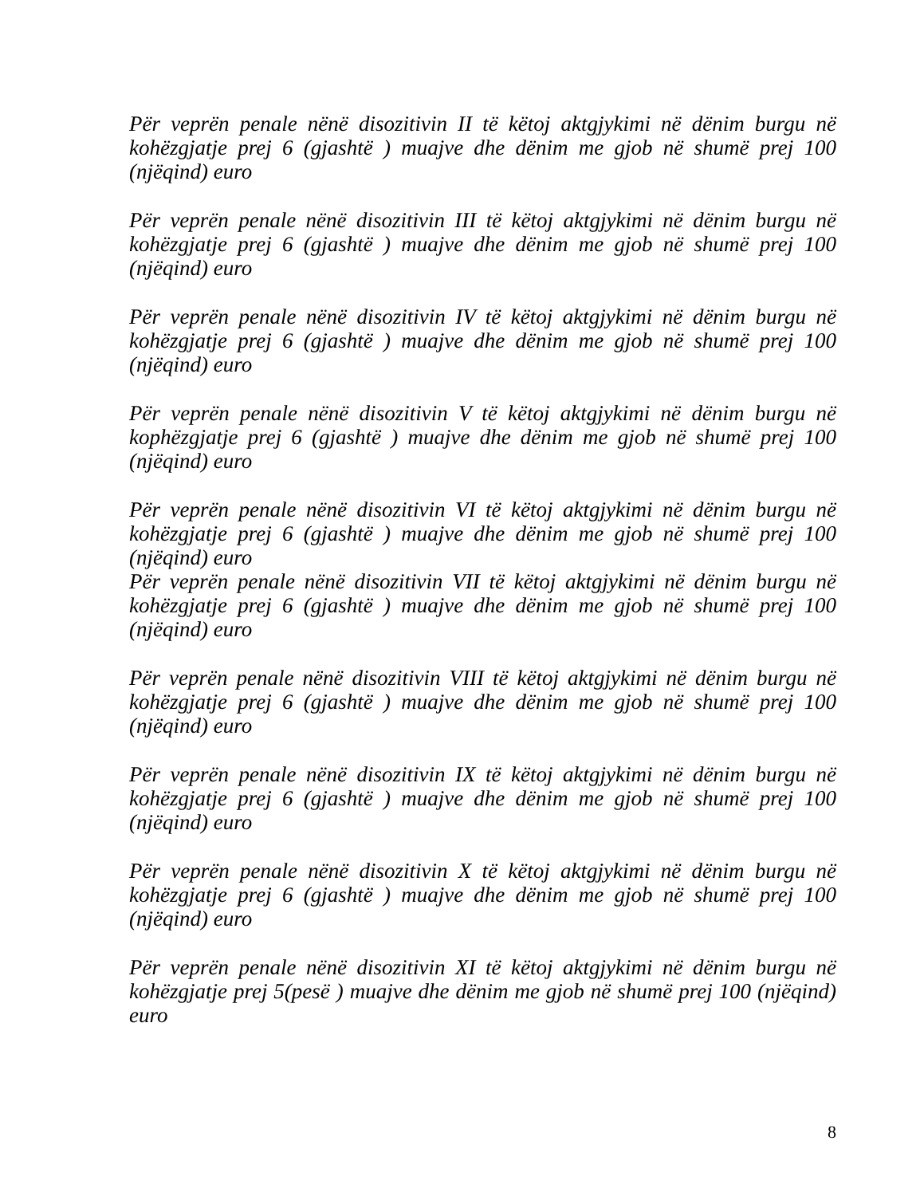Për veprën penale nënë disozitivin II të këtoj aktgjykimi në dënim burgu në kohëzgjatje prej 6 (gjashtë ) muajve dhe dënim me gjob në shumë prej 100 (njëqind) euro
Për veprën penale nënë disozitivin III të këtoj aktgjykimi në dënim burgu në kohëzgjatje prej 6 (gjashtë ) muajve dhe dënim me gjob në shumë prej 100 (njëqind) euro
Për veprën penale nënë disozitivin IV të këtoj aktgjykimi në dënim burgu në kohëzgjatje prej 6 (gjashtë ) muajve dhe dënim me gjob në shumë prej 100 (njëqind) euro
Për veprën penale nënë disozitivin V të këtoj aktgjykimi në dënim burgu në kophëzgjatje prej 6 (gjashtë ) muajve dhe dënim me gjob në shumë prej 100 (njëqind) euro
Për veprën penale nënë disozitivin VI të këtoj aktgjykimi në dënim burgu në kohëzgjatje prej 6 (gjashtë ) muajve dhe dënim me gjob në shumë prej 100 (njëqind) euro
Për veprën penale nënë disozitivin VII të këtoj aktgjykimi në dënim burgu në kohëzgjatje prej 6 (gjashtë ) muajve dhe dënim me gjob në shumë prej 100 (njëqind) euro
Për veprën penale nënë disozitivin VIII të këtoj aktgjykimi në dënim burgu në kohëzgjatje prej 6 (gjashtë ) muajve dhe dënim me gjob në shumë prej 100 (njëqind) euro
Për veprën penale nënë disozitivin IX të këtoj aktgjykimi në dënim burgu në kohëzgjatje prej 6 (gjashtë ) muajve dhe dënim me gjob në shumë prej 100 (njëqind) euro
Për veprën penale nënë disozitivin X të këtoj aktgjykimi në dënim burgu në kohëzgjatje prej 6 (gjashtë ) muajve dhe dënim me gjob në shumë prej 100 (njëqind) euro
Për veprën penale nënë disozitivin XI të këtoj aktgjykimi në dënim burgu në kohëzgjatje prej 5(pesë ) muajve dhe dënim me gjob në shumë prej 100 (njëqind) euro
8